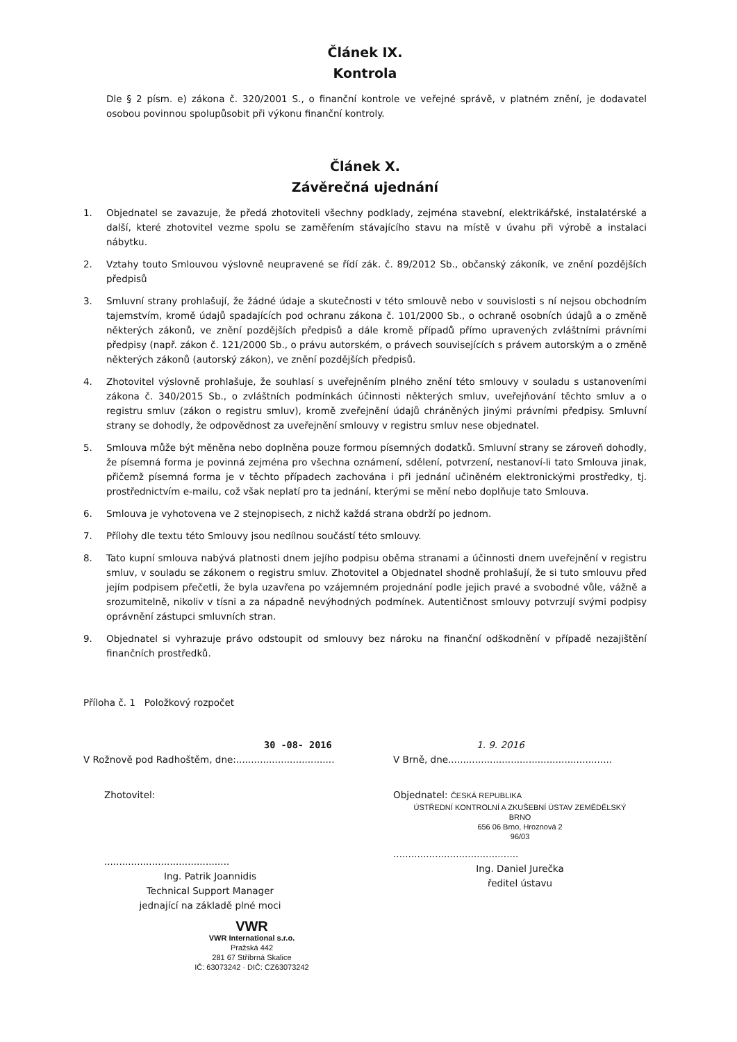Článek IX.
Kontrola
Dle § 2 písm. e) zákona č. 320/2001 S., o finanční kontrole ve veřejné správě, v platném znění, je dodavatel osobou povinnou spolupůsobit při výkonu finanční kontroly.
Článek X.
Závěrečná ujednání
1. Objednatel se zavazuje, že předá zhotoviteli všechny podklady, zejména stavební, elektrikářské, instalatérské a další, které zhotovitel vezme spolu se zaměřením stávajícího stavu na místě v úvahu při výrobě a instalaci nábytku.
2. Vztahy touto Smlouvou výslovně neupravené se řídí zák. č. 89/2012 Sb., občanský zákoník, ve znění pozdějších předpisů
3. Smluvní strany prohlašují, že žádné údaje a skutečnosti v této smlouvě nebo v souvislosti s ní nejsou obchodním tajemstvím, kromě údajů spadajících pod ochranu zákona č. 101/2000 Sb., o ochraně osobních údajů a o změně některých zákonů, ve znění pozdějších předpisů a dále kromě případů přímo upravených zvláštními právními předpisy (např. zákon č. 121/2000 Sb., o právu autorském, o právech souvisejících s právem autorským a o změně některých zákonů (autorský zákon), ve znění pozdějších předpisů.
4. Zhotovitel výslovně prohlašuje, že souhlasí s uveřejněním plného znění této smlouvy v souladu s ustanoveními zákona č. 340/2015 Sb., o zvláštních podmínkách účinnosti některých smluv, uveřejňování těchto smluv a o registru smluv (zákon o registru smluv), kromě zveřejnění údajů chráněných jinými právními předpisy. Smluvní strany se dohodly, že odpovědnost za uveřejnění smlouvy v registru smluv nese objednatel.
5. Smlouva může být měněna nebo doplněna pouze formou písemných dodatků. Smluvní strany se zároveň dohodly, že písemná forma je povinná zejména pro všechna oznámení, sdělení, potvrzení, nestanoví-li tato Smlouva jinak, přičemž písemná forma je v těchto případech zachována i při jednání učiněném elektronickými prostředky, tj. prostřednictvím e-mailu, což však neplatí pro ta jednání, kterými se mění nebo doplňuje tato Smlouva.
6. Smlouva je vyhotovena ve 2 stejnopisech, z nichž každá strana obdrží po jednom.
7. Přílohy dle textu této Smlouvy jsou nedílnou součástí této smlouvy.
8. Tato kupní smlouva nabývá platnosti dnem jejího podpisu oběma stranami a účinnosti dnem uveřejnění v registru smluv, v souladu se zákonem o registru smluv. Zhotovitel a Objednatel shodně prohlašují, že si tuto smlouvu před jejím podpisem přečetli, že byla uzavřena po vzájemném projednání podle jejich pravé a svobodné vůle, vážně a srozumitelně, nikoliv v tísni a za nápadně nevýhodných podmínek. Autentičnost smlouvy potvrzují svými podpisy oprávnění zástupci smluvních stran.
9. Objednatel si vyhrazuje právo odstoupit od smlouvy bez nároku na finanční odškodnění v případě nezajištění finančních prostředků.
Příloha č. 1 Položkový rozpočet
30 -08- 2016
V Rožnově pod Radhoštěm, dne:.................................
Zhotovitel:
..........................................
Ing. Patrik Joannidis
Technical Support Manager
jednající na základě plné moci
VWR
VWR International s.r.o.
Pražská 442
281 67 Stříbrná Skalice
IČ: 63073242 · DIČ: CZ63073242
1. 9. 2016
V Brně, dne.......................................................
Objednatel: ČESKÁ REPUBLIKA
ÚSTŘEDNÍ KONTROLNÍ A ZKUŠEBNÍ ÚSTAV ZEMĚDĚLSKÝ
BRNO
656 06 Brno, Hroznová 2
96/03
..........................................
Ing. Daniel Jurečka
ředitel ústavu